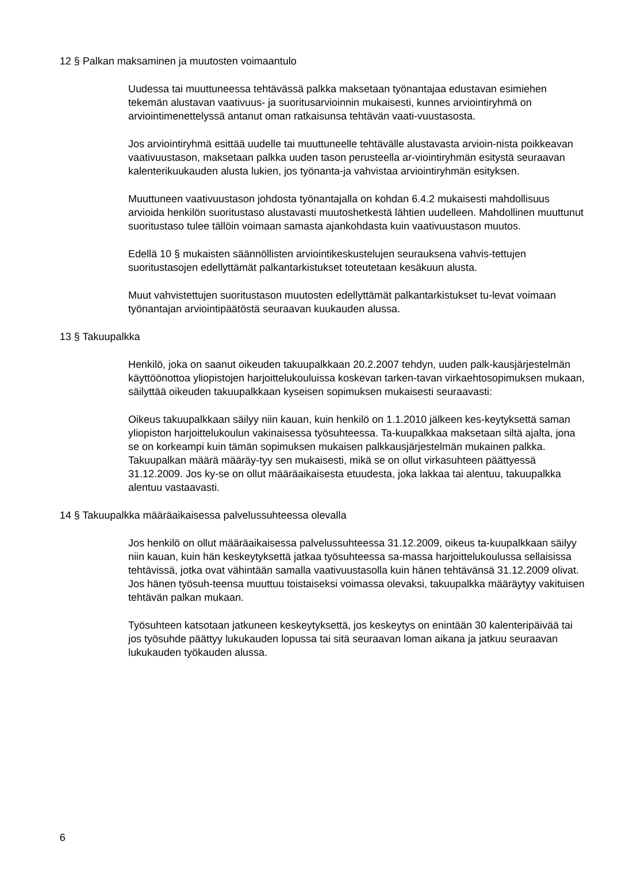12 § Palkan maksaminen ja muutosten voimaantulo
Uudessa tai muuttuneessa tehtävässä palkka maksetaan työnantajaa edustavan esimiehen tekemän alustavan vaativuus- ja suoritusarvioinnin mukaisesti, kunnes arviointiryhmä on arviointimenettelyssä antanut oman ratkaisunsa tehtävän vaati-vuustasosta.
Jos arviointiryhmä esittää uudelle tai muuttuneelle tehtävälle alustavasta arvioin-nista poikkeavan vaativuustason, maksetaan palkka uuden tason perusteella ar-viointiryhmän esitystä seuraavan kalenterikuukauden alusta lukien, jos työnanta-ja vahvistaa arviointiryhmän esityksen.
Muuttuneen vaativuustason johdosta työnantajalla on kohdan 6.4.2 mukaisesti mahdollisuus arvioida henkilön suoritustaso alustavasti muutoshetkestä lähtien uudelleen. Mahdollinen muuttunut suoritustaso tulee tällöin voimaan samasta ajankohdasta kuin vaativuustason muutos.
Edellä 10 § mukaisten säännöllisten arviointikeskustelujen seurauksena vahvis-tettujen suoritustasojen edellyttämät palkantarkistukset toteutetaan kesäkuun alusta.
Muut vahvistettujen suoritustason muutosten edellyttämät palkantarkistukset tu-levat voimaan työnantajan arviointipäätöstä seuraavan kuukauden alussa.
13 § Takuupalkka
Henkilö, joka on saanut oikeuden takuupalkkaan 20.2.2007 tehdyn, uuden palk-kausjärjestelmän käyttöönottoa yliopistojen harjoittelukouluissa koskevan tarken-tavan virkaehtosopimuksen mukaan, säilyttää oikeuden takuupalkkaan kyseisen sopimuksen mukaisesti seuraavasti:
Oikeus takuupalkkaan säilyy niin kauan, kuin henkilö on 1.1.2010 jälkeen kes-keytyksettä saman yliopiston harjoittelukoulun vakinaisessa työsuhteessa. Ta-kuupalkkaa maksetaan siltä ajalta, jona se on korkeampi kuin tämän sopimuksen mukaisen palkkausjärjestelmän mukainen palkka. Takuupalkan määrä määräy-tyy sen mukaisesti, mikä se on ollut virkasuhteen päättyessä 31.12.2009. Jos ky-se on ollut määräaikaisesta etuudesta, joka lakkaa tai alentuu, takuupalkka alentuu vastaavasti.
14 § Takuupalkka määräaikaisessa palvelussuhteessa olevalla
Jos henkilö on ollut määräaikaisessa palvelussuhteessa 31.12.2009, oikeus ta-kuupalkkaan säilyy niin kauan, kuin hän keskeytyksettä jatkaa työsuhteessa sa-massa harjoittelukoulussa sellaisissa tehtävissä, jotka ovat vähintään samalla vaativuustasolla kuin hänen tehtävänsä 31.12.2009 olivat. Jos hänen työsuh-teensa muuttuu toistaiseksi voimassa olevaksi, takuupalkka määräytyy vakituisen tehtävän palkan mukaan.
Työsuhteen katsotaan jatkuneen keskeytyksettä, jos keskeytys on enintään 30 kalenteripäivää tai jos työsuhde päättyy lukukauden lopussa tai sitä seuraavan loman aikana ja jatkuu seuraavan lukukauden työkauden alussa.
6